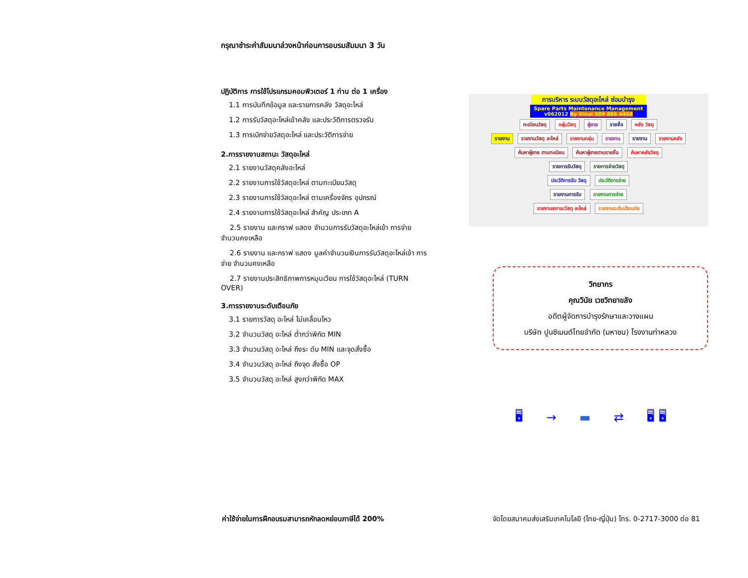กรุณาชำระค่าสัมมนาล่วงหน้าก่อนการอบรมสัมมนา 3 วัน
ปฏิบัติการ การใช้โปรแกรมคอมพิวเตอร์ 1 ท่าน ต่อ 1 เครื่อง
1.1 การบันทึกข้อมูล และรายการคลัง วัสดุอะไหล่
1.2 การรับวัสดุอะไหล่เข้าคลัง และประวัติการตรวจรับ
1.3 การเบิกจ่ายวัสดุอะไหล่ และประวัติการจ่าย
2.การรายงานสถานะ วัสดุอะไหล่
2.1 รายงานวัสดุคลังอะไหล่
2.2 รายงานการใช้วัสดุอะไหล่ ตามทะเบียนวัสดุ
2.3 รายงานการใช้วัสดุอะไหล่ ตามเครื่องจักร อุปกรณ์
2.4 รายงานการใช้วัสดุอะไหล่ สำคัญ ประเภท A
2.5 รายงาน และกราฟ แสดง จำนวนการรับวัสดุอะไหล่เข้า การจ่าย จำนวนคงเหลือ
2.6 รายงาน และกราฟ แสดง มูลค่าจำนวนเงินการรับวัสดุอะไหล่เข้า การจ่าย จำนวนคงเหลือ
2.7 รายงานประสิทธิภาพการหมุนเวียน การใช้วัสดุอะไหล่ (TURN OVER)
3.การรายงานระดับเตือนภัย
3.1 รายการวัสดุ อะไหล่ ไม่เคลื่อนไหว
3.2 จำนวนวัสดุ อะไหล่ ต่ำกว่าพิกัด MIN
3.3 จำนวนวัสดุ อะไหล่ ถึงระ ดับ MIN และจุดสั่งซื้อ
3.4 จำนวนวัสดุ อะไหล่ ถึงจุด สั่งซื้อ OP
3.5 จำนวนวัสดุ อะไหล่ สูงกว่าพิกัด MAX
การบริหาร ระบบวัสดุอะไหล่ ซ่อมบำรุง
Spare Parts Maintenance Management
v062012 By Vinai 089 886 4458
ทะเบียนวัสดุ กลุ่มวัสดุ ผู้ขาย รายชื่อ คลัง วัสดุ
รายงาน รายงานวัสดุ อะไหล่ รายงานกลุ่ม รายงาน รายงาน รายงานคลัง
ค้นหาผู้ขาย ตามทะเบียน ค้นหาผู้ขายตามรายชื่อ ค้นหาคลังวัสดุ
รายการรับวัสดุ รายการจ่ายวัสดุ
ประวัติการรับ วัสดุ ประวัติการจ่าย
รายงานการรับ รายงานการจ่าย
รายงานสถานะวัสดุ อะไหล่ รายงานระดับเตือนภัย
วิทยากร
คุณวินัย เวชวิทยาขลัง
อดีตผู้จัดการบำรุงรักษาและวางแผน
บริษัท ปูนซิเมนต์ไทยจำกัด (มหาชน) โรงงานท่าหลวง
🖥 → ▬ ⇄ 🖥 🖥
ค่าใช้จ่ายในการฝึกอบรมสามารถหักลดหย่อนภาษีได้ 200%
จัดโดยสมาคมส่งเสริมเทคโนโลยี (ไทย-ญี่ปุ่น) โทร. 0-2717-3000 ต่อ 81